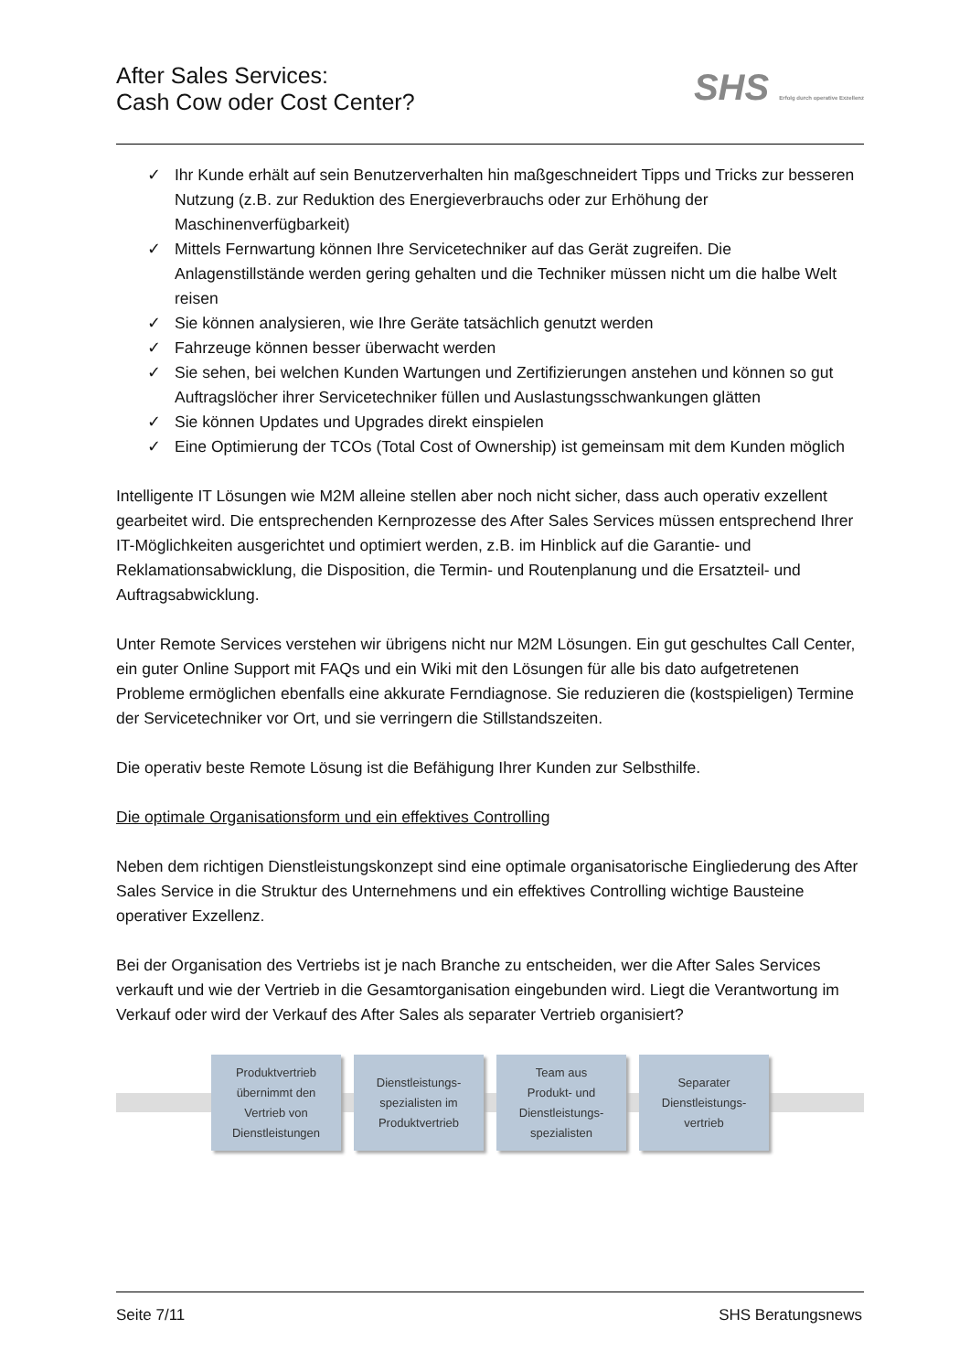After Sales Services:
Cash Cow oder Cost Center?
SHS Erfolg durch operative Exzellenz
✓ Ihr Kunde erhält auf sein Benutzerverhalten hin maßgeschneidert Tipps und Tricks zur besseren Nutzung (z.B. zur Reduktion des Energieverbrauchs oder zur Erhöhung der Maschinenverfügbarkeit)
✓ Mittels Fernwartung können Ihre Servicetechniker auf das Gerät zugreifen. Die Anlagenstillstände werden gering gehalten und die Techniker müssen nicht um die halbe Welt reisen
✓ Sie können analysieren, wie Ihre Geräte tatsächlich genutzt werden
✓ Fahrzeuge können besser überwacht werden
✓ Sie sehen, bei welchen Kunden Wartungen und Zertifizierungen anstehen und können so gut Auftragslöcher ihrer Servicetechniker füllen und Auslastungsschwankungen glätten
✓ Sie können Updates und Upgrades direkt einspielen
✓ Eine Optimierung der TCOs (Total Cost of Ownership) ist gemeinsam mit dem Kunden möglich
Intelligente IT Lösungen wie M2M alleine stellen aber noch nicht sicher, dass auch operativ exzellent gearbeitet wird. Die entsprechenden Kernprozesse des After Sales Services müssen entsprechend Ihrer IT-Möglichkeiten ausgerichtet und optimiert werden, z.B. im Hinblick auf die Garantie- und Reklamationsabwicklung, die Disposition, die Termin- und Routenplanung und die Ersatzteil- und Auftragsabwicklung.
Unter Remote Services verstehen wir übrigens nicht nur M2M Lösungen. Ein gut geschultes Call Center, ein guter Online Support mit FAQs und ein Wiki mit den Lösungen für alle bis dato aufgetretenen Probleme ermöglichen ebenfalls eine akkurate Ferndiagnose. Sie reduzieren die (kostspieligen) Termine der Servicetechniker vor Ort, und sie verringern die Stillstandszeiten.
Die operativ beste Remote Lösung ist die Befähigung Ihrer Kunden zur Selbsthilfe.
Die optimale Organisationsform und ein effektives Controlling
Neben dem richtigen Dienstleistungskonzept sind eine optimale organisatorische Eingliederung des After Sales Service in die Struktur des Unternehmens und ein effektives Controlling wichtige Bausteine operativer Exzellenz.
Bei der Organisation des Vertriebs ist je nach Branche zu entscheiden, wer die After Sales Services verkauft und wie der Vertrieb in die Gesamtorganisation eingebunden wird. Liegt die Verantwortung im Verkauf oder wird der Verkauf des After Sales als separater Vertrieb organisiert?
Produktvertrieb
übernimmt den
Vertrieb von
Dienstleistungen
Dienstleistungs-
spezialisten im
Produktvertrieb
Team aus
Produkt- und
Dienstleistungs-
spezialisten
Separater
Dienstleistungs-
vertrieb
Seite 7/11 SHS Beratungsnews